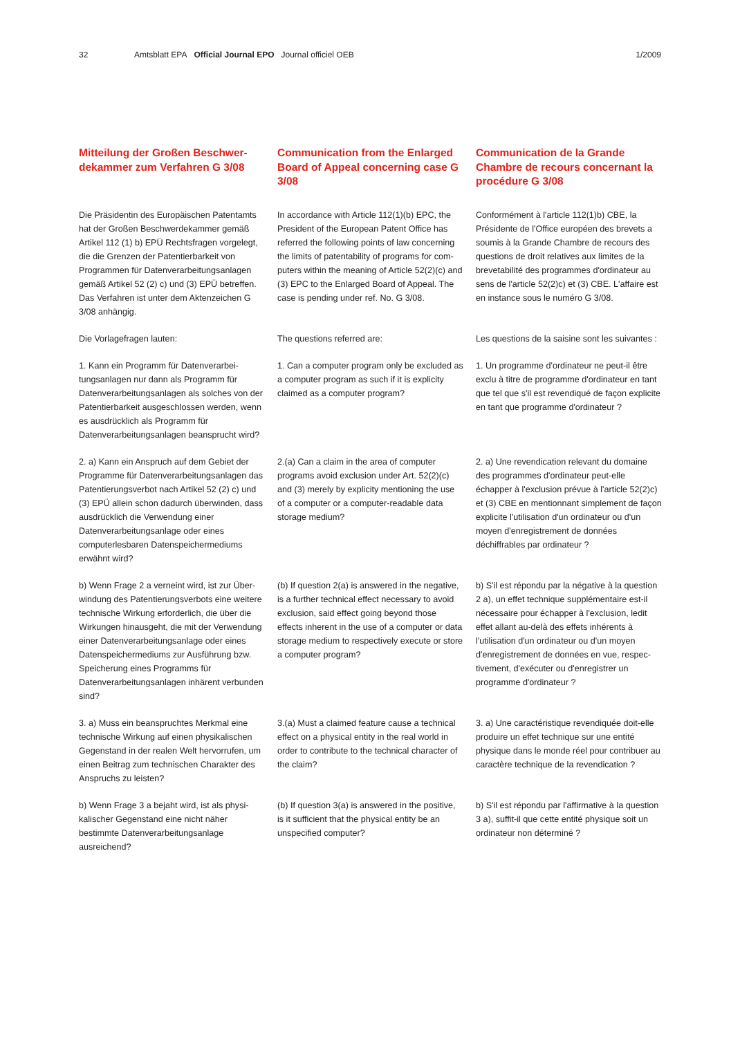32 Amtsblatt EPA Official Journal EPO Journal officiel OEB 1/2009
Mitteilung der Großen Beschwer­dekammer zum Verfahren G 3/08
Communication from the Enlarged Board of Appeal concerning case G 3/08
Communication de la Grande Chambre de recours concernant la procédure G 3/08
Die Präsidentin des Europäischen Patent­amts hat der Großen Beschwerdekammer gemäß Artikel 112 (1) b) EPÜ Rechtsfragen vorgelegt, die die Grenzen der Patentierbar­keit von Programmen für Datenverarbeitungs­anlagen gemäß Artikel 52 (2) c) und (3) EPÜ betreffen. Das Verfahren ist unter dem Akten­zeichen G 3/08 anhängig.
In accordance with Article 112(1)(b) EPC, the President of the European Patent Office has referred the following points of law concerning the limits of patentability of programs for com­puters within the meaning of Article 52(2)(c) and (3) EPC to the Enlarged Board of Appeal. The case is pending under ref. No. G 3/08.
Conformément à l'article 112(1)b) CBE, la Présidente de l'Office européen des brevets a soumis à la Grande Chambre de recours des questions de droit relatives aux limites de la brevetabilité des programmes d'ordinateur au sens de l'article 52(2)c) et (3) CBE. L'affaire est en instance sous le numéro G 3/08.
Die Vorlagefragen lauten:
The questions referred are:
Les questions de la saisine sont les suivantes :
1. Kann ein Programm für Datenverarbei­tungsanlagen nur dann als Programm für Datenverarbeitungsanlagen als solches von der Patentierbarkeit ausgeschlossen werden, wenn es ausdrücklich als Programm für Datenverarbeitungsanlagen beansprucht wird?
1. Can a computer program only be excluded as a computer program as such if it is expli­city claimed as a computer program?
1. Un programme d'ordinateur ne peut-il être exclu à titre de programme d'ordinateur en tant que tel que s'il est revendiqué de façon explicite en tant que programme d'ordina­teur ?
2. a) Kann ein Anspruch auf dem Gebiet der Programme für Datenverarbeitungsanlagen das Patentierungsverbot nach Artikel 52 (2) c) und (3) EPÜ allein schon dadurch über­winden, dass ausdrücklich die Verwendung einer Datenverarbeitungsanlage oder eines computerlesbaren Datenspeichermediums erwähnt wird?
2.(a) Can a claim in the area of computer programs avoid exclusion under Art. 52(2)(c) and (3) merely by explicity mentioning the use of a computer or a computer-readable data storage medium?
2. a) Une revendication relevant du domaine des programmes d'ordinateur peut-elle échapper à l'exclusion prévue à l'article 52(2)c) et (3) CBE en mentionnant simplement de façon explicite l'utilisation d'un ordinateur ou d'un moyen d'enregistrement de données déchiffrables par ordinateur ?
b) Wenn Frage 2 a verneint wird, ist zur Über­windung des Patentierungsverbots eine weitere technische Wirkung erforderlich, die über die Wirkungen hinausgeht, die mit der Verwendung einer Datenverarbeitungsanlage oder eines Datenspeichermediums zur Ausführung bzw. Speicherung eines Programms für Datenverarbeitungsanlagen inhärent verbunden sind?
(b) If question 2(a) is answered in the nega­tive, is a further technical effect necessary to avoid exclusion, said effect going beyond those effects inherent in the use of a com­puter or data storage medium to respectively execute or store a computer program?
b) S'il est répondu par la négative à la ques­tion 2 a), un effet technique supplémentaire est-il nécessaire pour échapper à l'exclusion, ledit effet allant au-delà des effets inhérents à l'utilisation d'un ordinateur ou d'un moyen d'enregistrement de données en vue, respec­tivement, d'exécuter ou d'enregistrer un programme d'ordinateur ?
3. a) Muss ein beanspruchtes Merkmal eine technische Wirkung auf einen physikalischen Gegenstand in der realen Welt hervorrufen, um einen Beitrag zum technischen Charakter des Anspruchs zu leisten?
3.(a) Must a claimed feature cause a tech­nical effect on a physical entity in the real world in order to contribute to the technical character of the claim?
3. a) Une caractéristique revendiquée doit-elle produire un effet technique sur une entité physique dans le monde réel pour contribuer au caractère technique de la revendication ?
b) Wenn Frage 3 a bejaht wird, ist als physi­kalischer Gegenstand eine nicht näher bestimmte Datenverarbeitungsanlage ausreichend?
(b) If question 3(a) is answered in the posi­tive, is it sufficient that the physical entity be an unspecified computer?
b) S'il est répondu par l'affirmative à la ques­tion 3 a), suffit-il que cette entité physique soit un ordinateur non déterminé ?